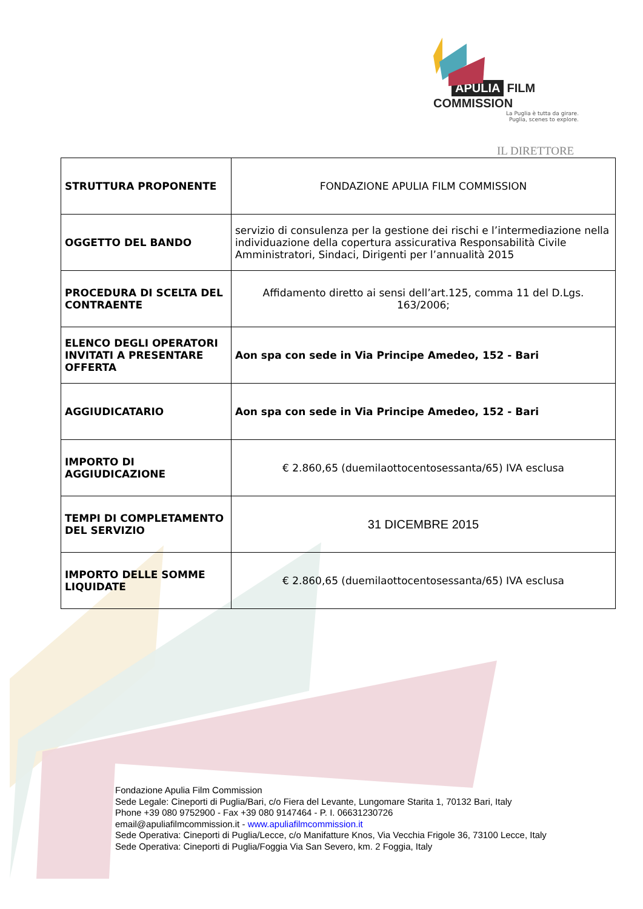APULIA FILM COMMISSION
La Puglia è tutta da girare.
Puglia, scenes to explore.
IL DIRETTORE
| STRUTTURA PROPONENTE | FONDAZIONE APULIA FILM COMMISSION |
| OGGETTO DEL BANDO | servizio di consulenza per la gestione dei rischi e l’intermediazione nella individuazione della copertura assicurativa Responsabilità Civile Amministratori, Sindaci, Dirigenti per l’annualità 2015 |
| PROCEDURA DI SCELTA DEL CONTRAENTE | Affidamento diretto ai sensi dell’art.125, comma 11 del D.Lgs. 163/2006; |
| ELENCO DEGLI OPERATORI INVITATI A PRESENTARE OFFERTA | Aon spa con sede in Via Principe Amedeo, 152 - Bari |
| AGGIUDICATARIO | Aon spa con sede in Via Principe Amedeo, 152 - Bari |
| IMPORTO DI AGGIUDICAZIONE | € 2.860,65 (duemilaottocentosessanta/65) IVA esclusa |
| TEMPI DI COMPLETAMENTO DEL SERVIZIO | 31 DICEMBRE 2015 |
| IMPORTO DELLE SOMME LIQUIDATE | € 2.860,65 (duemilaottocentosessanta/65) IVA esclusa |
Fondazione Apulia Film Commission
Sede Legale: Cineporti di Puglia/Bari, c/o Fiera del Levante, Lungomare Starita 1, 70132 Bari, Italy
Phone +39 080 9752900 - Fax +39 080 9147464 - P. I. 06631230726
email@apuliafilmcommission.it - www.apuliafilmcommission.it
Sede Operativa: Cineporti di Puglia/Lecce, c/o Manifatture Knos, Via Vecchia Frigole 36, 73100 Lecce, Italy
Sede Operativa: Cineporti di Puglia/Foggia Via San Severo, km. 2 Foggia, Italy